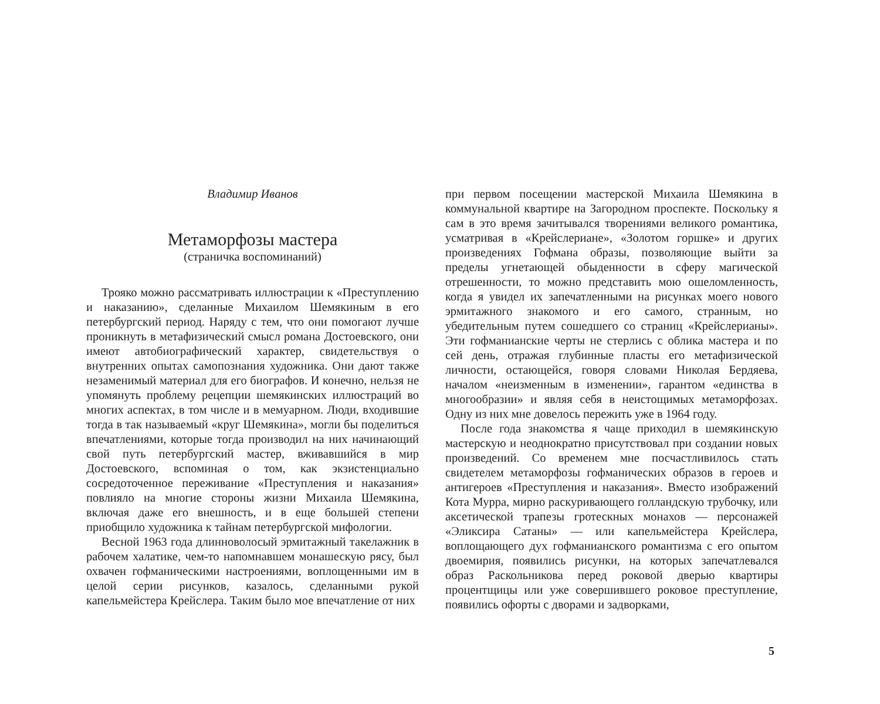Владимир Иванов
Метаморфозы мастера
(страничка воспоминаний)
Трояко можно рассматривать иллюстрации к «Преступлению и наказанию», сделанные Михаилом Шемякиным в его петербургский период. Наряду с тем, что они помогают лучше проникнуть в метафизический смысл романа Достоевского, они имеют автобиографический характер, свидетельствуя о внутренних опытах самопознания художника. Они дают также незаменимый материал для его биографов. И конечно, нельзя не упомянуть проблему рецепции шемякинских иллюстраций во многих аспектах, в том числе и в мемуарном. Люди, входившие тогда в так называемый «круг Шемякина», могли бы поделиться впечатлениями, которые тогда производил на них начинающий свой путь петербургский мастер, вживавшийся в мир Достоевского, вспоминая о том, как экзистенциально сосредоточенное переживание «Преступления и наказания» повлияло на многие стороны жизни Михаила Шемякина, включая даже его внешность, и в еще большей степени приобщило художника к тайнам петербургской мифологии.
Весной 1963 года длинноволосый эрмитажный такелажник в рабочем халатике, чем-то напомнавшем монашескую рясу, был охвачен гофманическими настроениями, воплощенными им в целой серии рисунков, казалось, сделанными рукой капельмейстера Крейслера. Таким было мое впечатление от них
при первом посещении мастерской Михаила Шемякина в коммунальной квартире на Загородном проспекте. Поскольку я сам в это время зачитывался творениями великого романтика, усматривая в «Крейслериане», «Золотом горшке» и других произведениях Гофмана образы, позволяющие выйти за пределы угнетающей обыденности в сферу магической отрешенности, то можно представить мою ошеломленность, когда я увидел их запечатленными на рисунках моего нового эрмитажного знакомого и его самого, странным, но убедительным путем сошедшего со страниц «Крейслерианы». Эти гофманианские черты не стерлись с облика мастера и по сей день, отражая глубинные пласты его метафизической личности, остающейся, говоря словами Николая Бердяева, началом «неизменным в изменении», гарантом «единства в многообразии» и являя себя в неистощимых метаморфозах. Одну из них мне довелось пережить уже в 1964 году.
После года знакомства я чаще приходил в шемякинскую мастерскую и неоднократно присутствовал при создании новых произведений. Со временем мне посчастливилось стать свидетелем метаморфозы гофманических образов в героев и антигероев «Преступления и наказания». Вместо изображений Кота Мурра, мирно раскуривающего голландскую трубочку, или аксетической трапезы гротескных монахов — персонажей «Эликсира Сатаны» — или капельмейстера Крейслера, воплощающего дух гофманианского романтизма с его опытом двоемирия, появились рисунки, на которых запечатлевался образ Раскольникова перед роковой дверью квартиры процентщицы или уже совершившего роковое преступление, появились офорты с дворами и задворками,
5